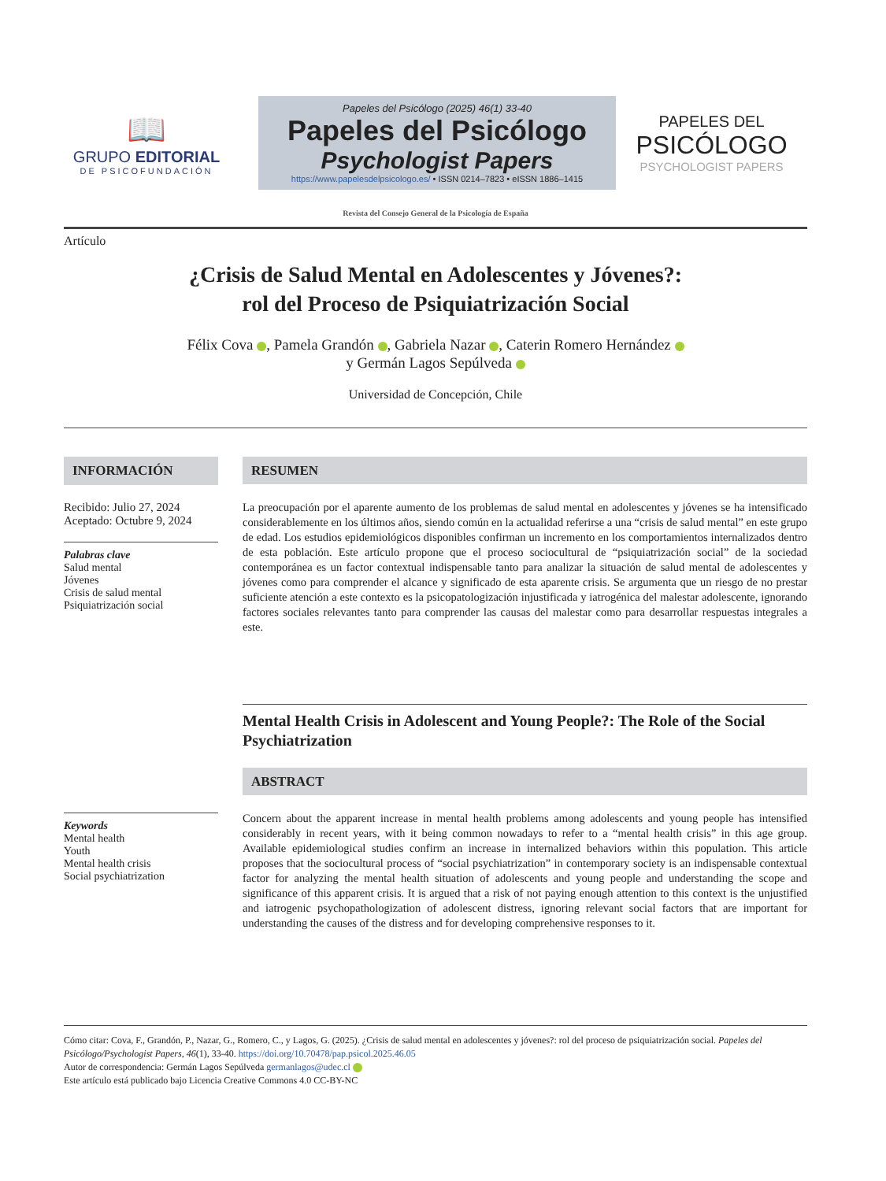📖
GRUPO EDITORIAL
DE PSICOFUNDACIÓN
Papeles del Psicólogo (2025) 46(1) 33-40
Papeles del Psicólogo
Psychologist Papers
https://www.papelesdelpsicologo.es/ • ISSN 0214–7823 • eISSN 1886–1415
PAPELES DEL
PSICÓLOGO
PSYCHOLOGIST PAPERS
Revista del Consejo General de la Psicología de España
Artículo
¿Crisis de Salud Mental en Adolescentes y Jóvenes?:
rol del Proceso de Psiquiatrización Social
Félix Cova , Pamela Grandón , Gabriela Nazar , Caterin Romero Hernández
y Germán Lagos Sepúlveda
Universidad de Concepción, Chile
INFORMACIÓN
Recibido: Julio 27, 2024
Aceptado: Octubre 9, 2024
Palabras clave
Salud mental
Jóvenes
Crisis de salud mental
Psiquiatrización social
Keywords
Mental health
Youth
Mental health crisis
Social psychiatrization
RESUMEN
La preocupación por el aparente aumento de los problemas de salud mental en adolescentes y jóvenes se ha intensificado considerablemente en los últimos años, siendo común en la actualidad referirse a una “crisis de salud mental” en este grupo de edad. Los estudios epidemiológicos disponibles confirman un incremento en los comportamientos internalizados dentro de esta población. Este artículo propone que el proceso sociocultural de “psiquiatrización social” de la sociedad contemporánea es un factor contextual indispensable tanto para analizar la situación de salud mental de adolescentes y jóvenes como para comprender el alcance y significado de esta aparente crisis. Se argumenta que un riesgo de no prestar suficiente atención a este contexto es la psicopatologización injustificada y iatrogénica del malestar adolescente, ignorando factores sociales relevantes tanto para comprender las causas del malestar como para desarrollar respuestas integrales a este.
Mental Health Crisis in Adolescent and Young People?: The Role of the Social Psychiatrization
ABSTRACT
Concern about the apparent increase in mental health problems among adolescents and young people has intensified considerably in recent years, with it being common nowadays to refer to a “mental health crisis” in this age group. Available epidemiological studies confirm an increase in internalized behaviors within this population. This article proposes that the sociocultural process of “social psychiatrization” in contemporary society is an indispensable contextual factor for analyzing the mental health situation of adolescents and young people and understanding the scope and significance of this apparent crisis. It is argued that a risk of not paying enough attention to this context is the unjustified and iatrogenic psychopathologization of adolescent distress, ignoring relevant social factors that are important for understanding the causes of the distress and for developing comprehensive responses to it.
Cómo citar: Cova, F., Grandón, P., Nazar, G., Romero, C., y Lagos, G. (2025). ¿Crisis de salud mental en adolescentes y jóvenes?: rol del proceso de psiquiatrización social. Papeles del Psicólogo/Psychologist Papers, 46(1), 33-40. https://doi.org/10.70478/pap.psicol.2025.46.05
Autor de correspondencia: Germán Lagos Sepúlveda germanlagos@udec.cl
Este artículo está publicado bajo Licencia Creative Commons 4.0 CC-BY-NC